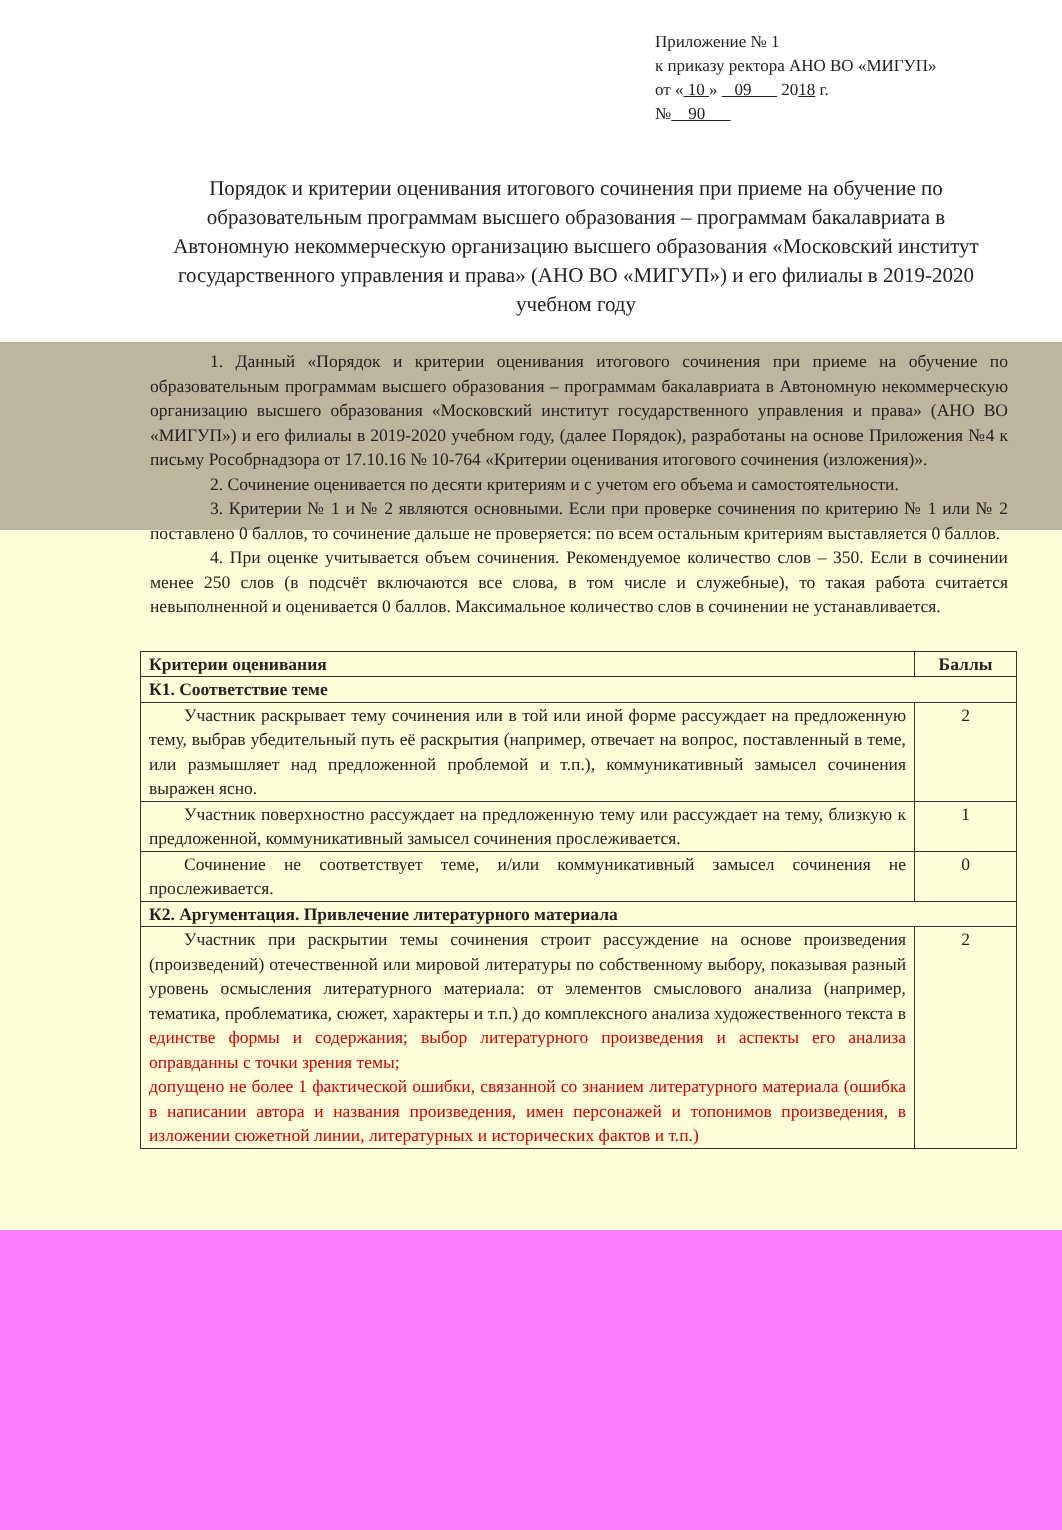Приложение № 1
к приказу ректора АНО ВО «МИГУП»
от « 10 » 09 2018 г.
№ 90
Порядок и критерии оценивания итогового сочинения при приеме на обучение по образовательным программам высшего образования – программам бакалавриата в Автономную некоммерческую организацию высшего образования «Московский институт государственного управления и права» (АНО ВО «МИГУП») и его филиалы в 2019-2020 учебном году
1. Данный «Порядок и критерии оценивания итогового сочинения при приеме на обучение по образовательным программам высшего образования – программам бакалавриата в Автономную некоммерческую организацию высшего образования «Московский институт государственного управления и права» (АНО ВО «МИГУП») и его филиалы в 2019-2020 учебном году, (далее Порядок), разработаны на основе Приложения №4 к письму Рособрнадзора от 17.10.16 № 10-764 «Критерии оценивания итогового сочинения (изложения)».
2. Сочинение оценивается по десяти критериям и с учетом его объема и самостоятельности.
3. Критерии № 1 и № 2 являются основными. Если при проверке сочинения по критерию № 1 или № 2 поставлено 0 баллов, то сочинение дальше не проверяется: по всем остальным критериям выставляется 0 баллов.
4. При оценке учитывается объем сочинения. Рекомендуемое количество слов – 350. Если в сочинении менее 250 слов (в подсчёт включаются все слова, в том числе и служебные), то такая работа считается невыполненной и оценивается 0 баллов. Максимальное количество слов в сочинении не устанавливается.
| Критерии оценивания | Баллы |
| --- | --- |
| К1. Соответствие теме | |
| Участник раскрывает тему сочинения или в той или иной форме рассуждает на предложенную тему, выбрав убедительный путь её раскрытия (например, отвечает на вопрос, поставленный в теме, или размышляет над предложенной проблемой и т.п.), коммуникативный замысел сочинения выражен ясно. | 2 |
| Участник поверхностно рассуждает на предложенную тему или рассуждает на тему, близкую к предложенной, коммуникативный замысел сочинения прослеживается. | 1 |
| Сочинение не соответствует теме, и/или коммуникативный замысел сочинения не прослеживается. | 0 |
| К2. Аргументация. Привлечение литературного материала | |
| Участник при раскрытии темы сочинения строит рассуждение на основе произведения (произведений) отечественной или мировой литературы по собственному выбору, показывая разный уровень осмысления литературного материала: от элементов смыслового анализа (например, тематика, проблематика, сюжет, характеры и т.п.) до комплексного анализа художественного текста в единстве формы и содержания; выбор литературного произведения и аспекты его анализа оправданны с точки зрения темы; допущено не более 1 фактической ошибки, связанной со знанием литературного материала (ошибка в написании автора и названия произведения, имен персонажей и топонимов произведения, в изложении сюжетной линии, литературных и исторических фактов и т.п.) | 2 |